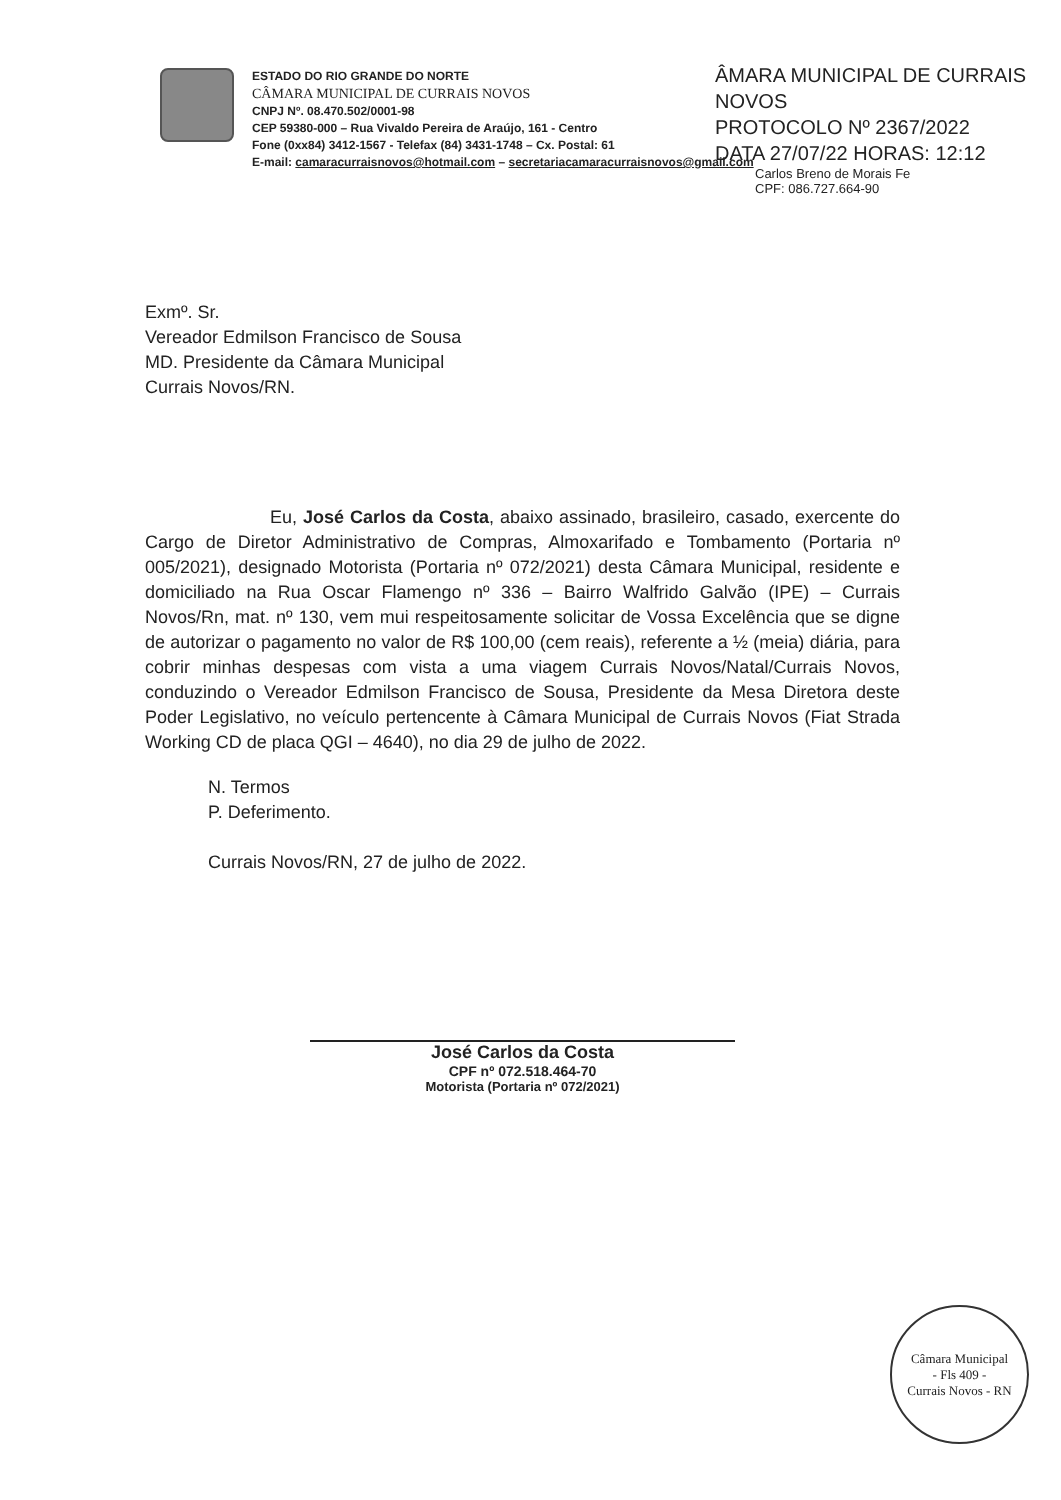ESTADO DO RIO GRANDE DO NORTE
CÂMARA MUNICIPAL DE CURRAIS NOVOS
CNPJ Nº. 08.470.502/0001-98
CEP 59380-000 – Rua Vivaldo Pereira de Araújo, 161 - Centro
Fone (0xx84) 3412-1567 - Telefax (84) 3431-1748 – Cx. Postal: 61
E-mail: camaracurraisnovos@hotmail.com – secretariacamaracurraisnovos@gmail.com
ÂMARA MUNICIPAL DE CURRAIS NOVOS
PROTOCOLO Nº 2367/2022
DATA 27/07/22 HORAS: 12:12
Carlos Breno de Morais Fe
CPF: 086.727.664-90
Exmº. Sr.
Vereador Edmilson Francisco de Sousa
MD. Presidente da Câmara Municipal
Currais Novos/RN.
Eu, José Carlos da Costa, abaixo assinado, brasileiro, casado, exercente do Cargo de Diretor Administrativo de Compras, Almoxarifado e Tombamento (Portaria nº 005/2021), designado Motorista (Portaria nº 072/2021) desta Câmara Municipal, residente e domiciliado na Rua Oscar Flamengo nº 336 – Bairro Walfrido Galvão (IPE) – Currais Novos/Rn, mat. nº 130, vem mui respeitosamente solicitar de Vossa Excelência que se digne de autorizar o pagamento no valor de R$ 100,00 (cem reais), referente a ½ (meia) diária, para cobrir minhas despesas com vista a uma viagem Currais Novos/Natal/Currais Novos, conduzindo o Vereador Edmilson Francisco de Sousa, Presidente da Mesa Diretora deste Poder Legislativo, no veículo pertencente à Câmara Municipal de Currais Novos (Fiat Strada Working CD de placa QGI – 4640), no dia 29 de julho de 2022.
N. Termos
P. Deferimento.
Currais Novos/RN, 27 de julho de 2022.
José Carlos da Costa
CPF nº 072.518.464-70
Motorista (Portaria nº 072/2021)
Câmara Municipal
- Fls 409 -
Currais Novos - RN